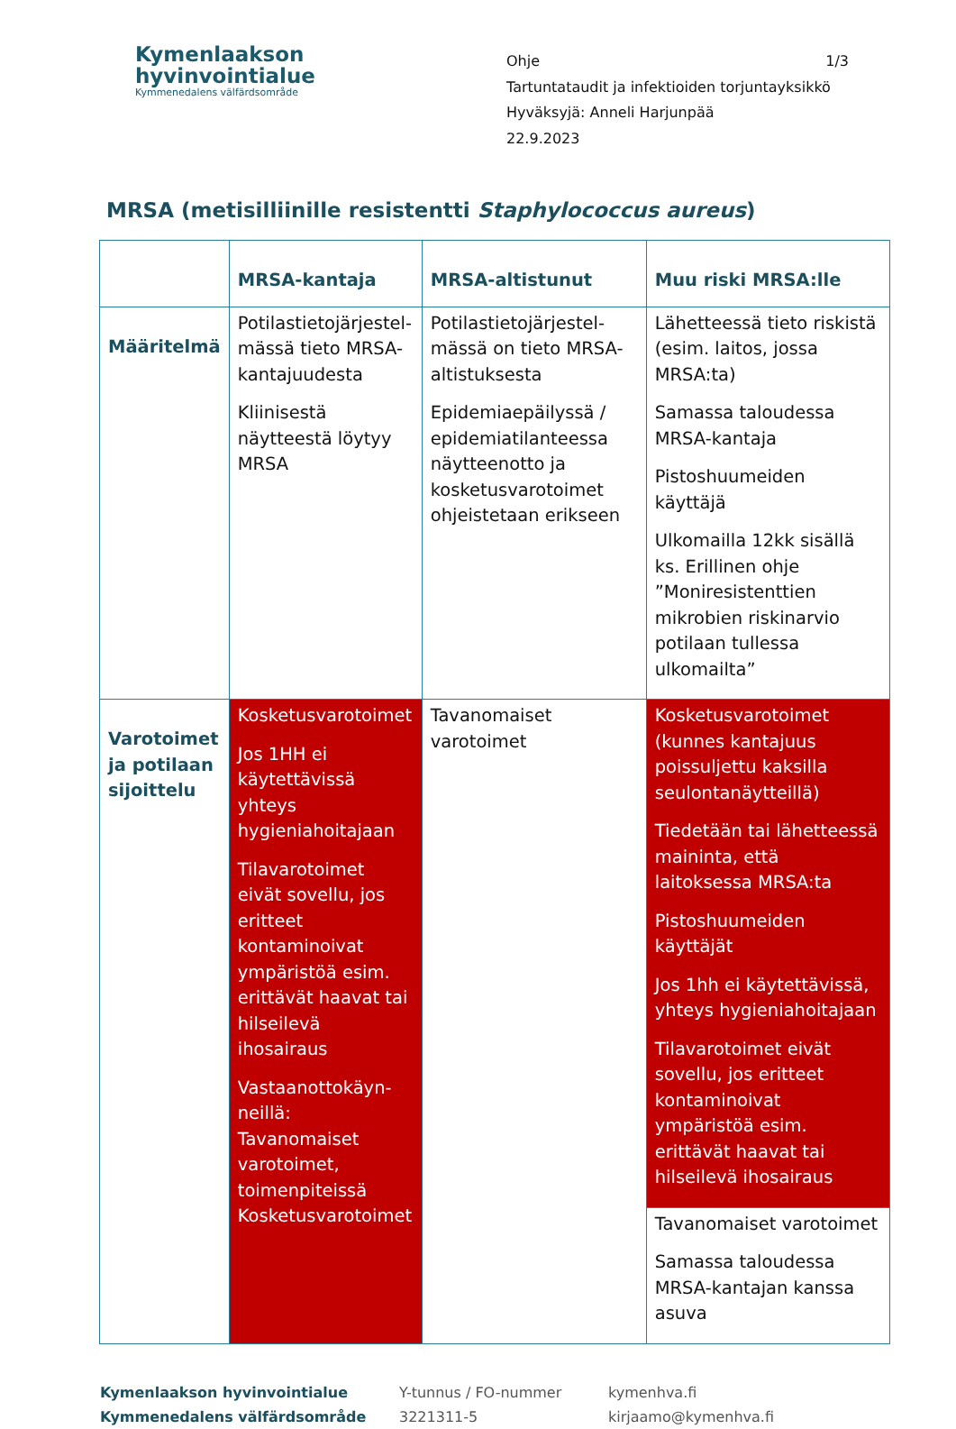Kymenlaakson
hyvinvointialue
Kymmenedalens välfärdsområde
Ohje 1/3
Tartuntataudit ja infektioiden torjuntayksikkö
Hyväksyjä: Anneli Harjunpää
22.9.2023
MRSA (metisilliinille resistentti Staphylococcus aureus)
| | MRSA-kantaja | MRSA-altistunut | Muu riski MRSA:lle |
| --- | --- | --- | --- |
| Määritelmä | Potilastietojärjestel-mässä tieto MRSA-kantajuudesta Kliinisestä näytteestä löytyy MRSA | Potilastietojärjestel-mässä on tieto MRSA-altistuksesta Epidemiaepäilyssä / epidemiatilanteessa näytteenotto ja kosketusvarotoimet ohjeistetaan erikseen | Lähetteessä tieto riskistä (esim. laitos, jossa MRSA:ta) Samassa taloudessa MRSA-kantaja Pistoshuumeiden käyttäjä Ulkomailla 12kk sisällä ks. Erillinen ohje ”Moniresistenttien mikrobien riskinarvio potilaan tullessa ulkomailta” |
| Varotoimet ja potilaan sijoittelu | Kosketusvarotoimet Jos 1HH ei käytettävissä yhteys hygieniahoitajaan Tilavarotoimet eivät sovellu, jos eritteet kontaminoivat ympäristöä esim. erittävät haavat tai hilseilevä ihosairaus Vastaanottokäyn-neillä: Tavanomaiset varotoimet, toimenpiteissä Kosketusvarotoimet | Tavanomaiset varotoimet | Kosketusvarotoimet (kunnes kantajuus poissuljettu kaksilla seulontanäytteillä) Tiedetään tai lähetteessä maininta, että laitoksessa MRSA:ta Pistoshuumeiden käyttäjät Jos 1hh ei käytettävissä, yhteys hygieniahoitajaan Tilavarotoimet eivät sovellu, jos eritteet kontaminoivat ympäristöä esim. erittävät haavat tai hilseilevä ihosairaus |
| | | | Tavanomaiset varotoimet Samassa taloudessa MRSA-kantajan kanssa asuva |
Kymenlaakson hyvinvointialue
Kymmenedalens välfärdsområde
Y-tunnus / FO-nummer
3221311-5
kymenhva.fi
kirjaamo@kymenhva.fi